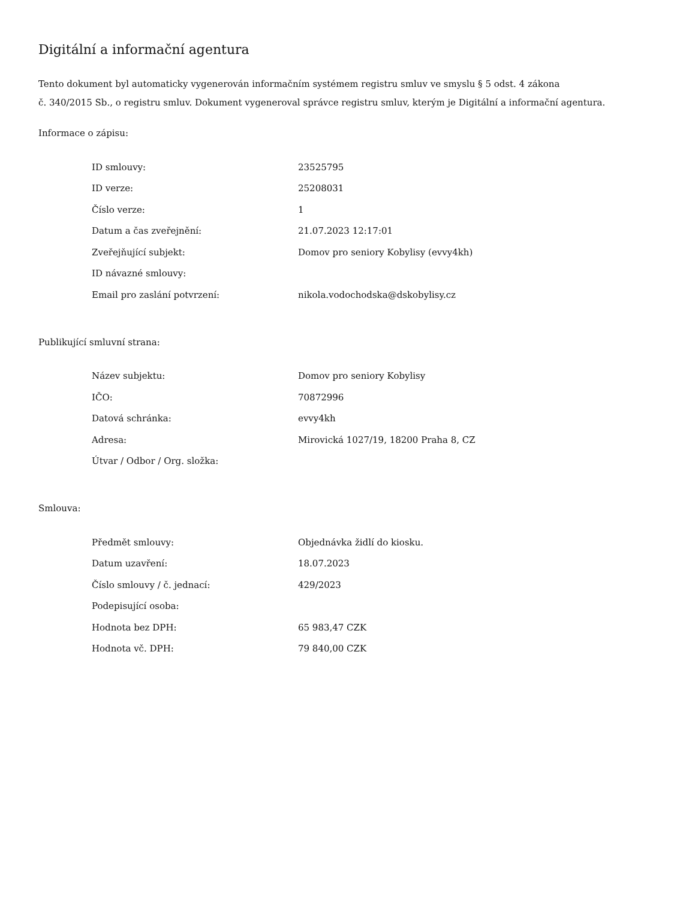Digitální a informační agentura
Tento dokument byl automaticky vygenerován informačním systémem registru smluv ve smyslu § 5 odst. 4 zákona
č. 340/2015 Sb., o registru smluv. Dokument vygeneroval správce registru smluv, kterým je Digitální a informační agentura.
Informace o zápisu:
| ID smlouvy: | 23525795 |
| ID verze: | 25208031 |
| Číslo verze: | 1 |
| Datum a čas zveřejnění: | 21.07.2023 12:17:01 |
| Zveřejňující subjekt: | Domov pro seniory Kobylisy (evvy4kh) |
| ID návazné smlouvy: | |
| Email pro zaslání potvrzení: | nikola.vodochodska@dskobylisy.cz |
Publikující smluvní strana:
| Název subjektu: | Domov pro seniory Kobylisy |
| IČO: | 70872996 |
| Datová schránka: | evvy4kh |
| Adresa: | Mirovická 1027/19, 18200 Praha 8, CZ |
| Útvar / Odbor / Org. složka: | |
Smlouva:
| Předmět smlouvy: | Objednávka židlí do kiosku. |
| Datum uzavření: | 18.07.2023 |
| Číslo smlouvy / č. jednací: | 429/2023 |
| Podepisující osoba: | |
| Hodnota bez DPH: | 65 983,47 CZK |
| Hodnota vč. DPH: | 79 840,00 CZK |